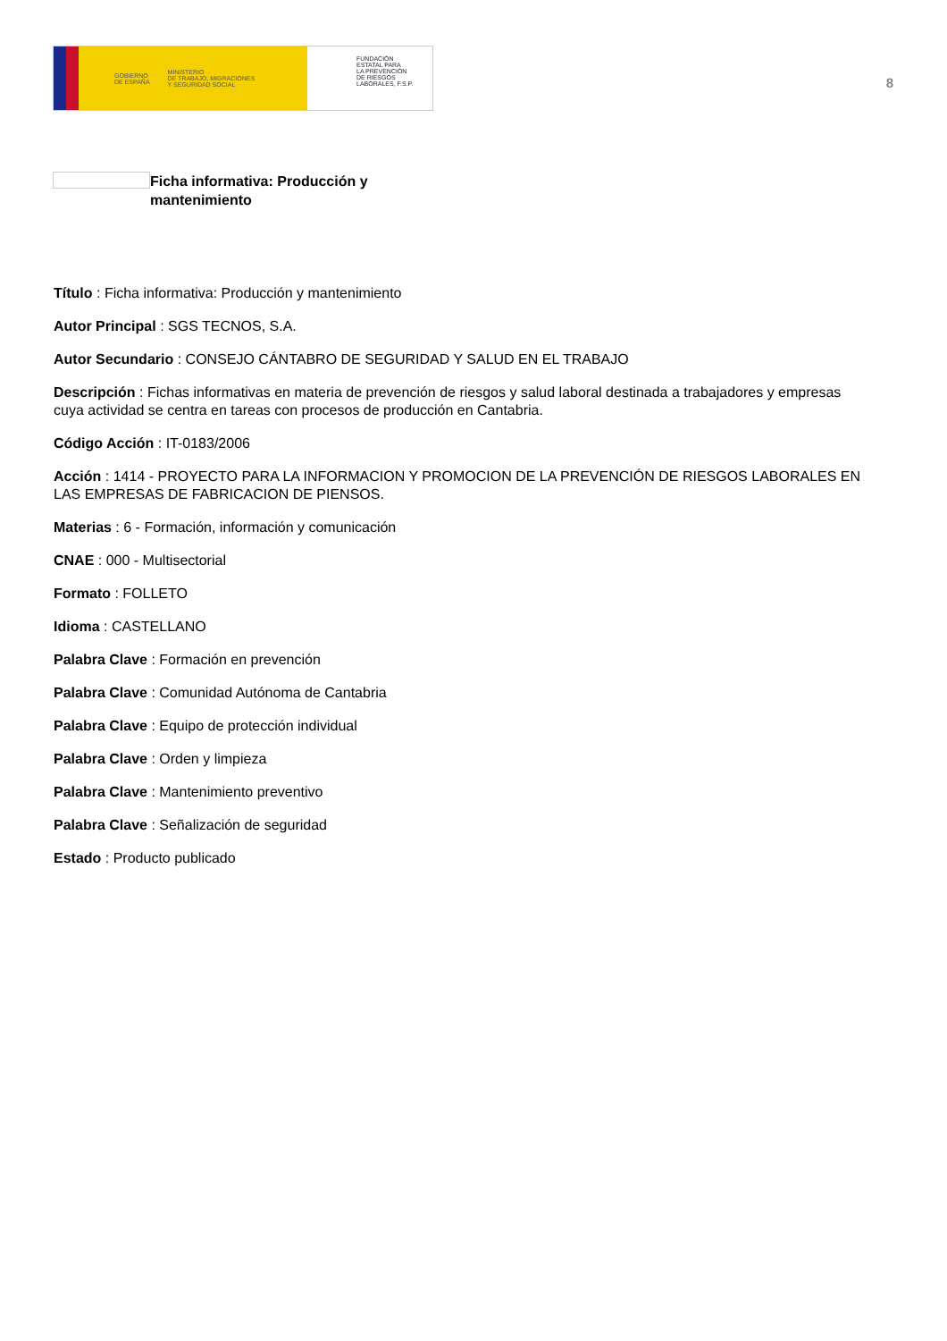GOBIERNO
DE ESPAÑA MINISTERIO
DE TRABAJO, MIGRACIONES
Y SEGURIDAD SOCIAL
FUNDACIÓN
ESTATAL PARA
LA PREVENCIÓN
DE RIESGOS
LABORALES, F.S.P.
8
Ficha informativa: Producción y mantenimiento
Título : Ficha informativa: Producción y mantenimiento
Autor Principal : SGS TECNOS, S.A.
Autor Secundario : CONSEJO CÁNTABRO DE SEGURIDAD Y SALUD EN EL TRABAJO
Descripción : Fichas informativas en materia de prevención de riesgos y salud laboral destinada a trabajadores y empresas cuya actividad se centra en tareas con procesos de producción en Cantabria.
Código Acción : IT-0183/2006
Acción : 1414 - PROYECTO PARA LA INFORMACION Y PROMOCION DE LA PREVENCIÓN DE RIESGOS LABORALES EN LAS EMPRESAS DE FABRICACION DE PIENSOS.
Materias : 6 - Formación, información y comunicación
CNAE : 000 - Multisectorial
Formato : FOLLETO
Idioma : CASTELLANO
Palabra Clave : Formación en prevención
Palabra Clave : Comunidad Autónoma de Cantabria
Palabra Clave : Equipo de protección individual
Palabra Clave : Orden y limpieza
Palabra Clave : Mantenimiento preventivo
Palabra Clave : Señalización de seguridad
Estado : Producto publicado